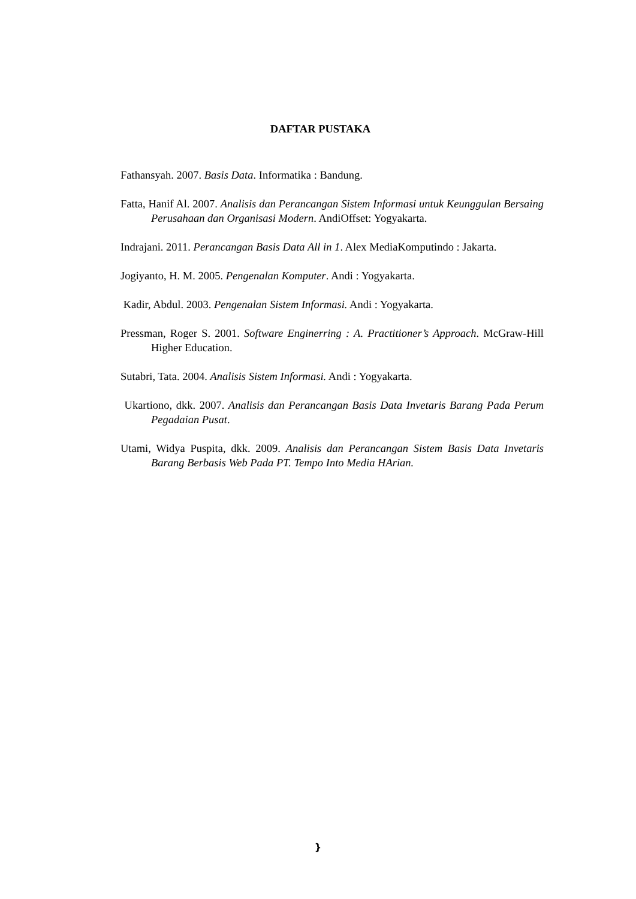DAFTAR PUSTAKA
Fathansyah. 2007. Basis Data. Informatika : Bandung.
Fatta, Hanif Al. 2007. Analisis dan Perancangan Sistem Informasi untuk Keunggulan Bersaing Perusahaan dan Organisasi Modern. AndiOffset: Yogyakarta.
Indrajani. 2011. Perancangan Basis Data All in 1. Alex MediaKomputindo : Jakarta.
Jogiyanto, H. M. 2005. Pengenalan Komputer. Andi : Yogyakarta.
Kadir, Abdul. 2003. Pengenalan Sistem Informasi. Andi : Yogyakarta.
Pressman, Roger S. 2001. Software Enginerring : A. Practitioner’s Approach. McGraw-Hill Higher Education.
Sutabri, Tata. 2004. Analisis Sistem Informasi. Andi : Yogyakarta.
Ukartiono, dkk. 2007. Analisis dan Perancangan Basis Data Invetaris Barang Pada Perum Pegadaian Pusat.
Utami, Widya Puspita, dkk. 2009. Analisis dan Perancangan Sistem Basis Data Invetaris Barang Berbasis Web Pada PT. Tempo Into Media HArian.
}